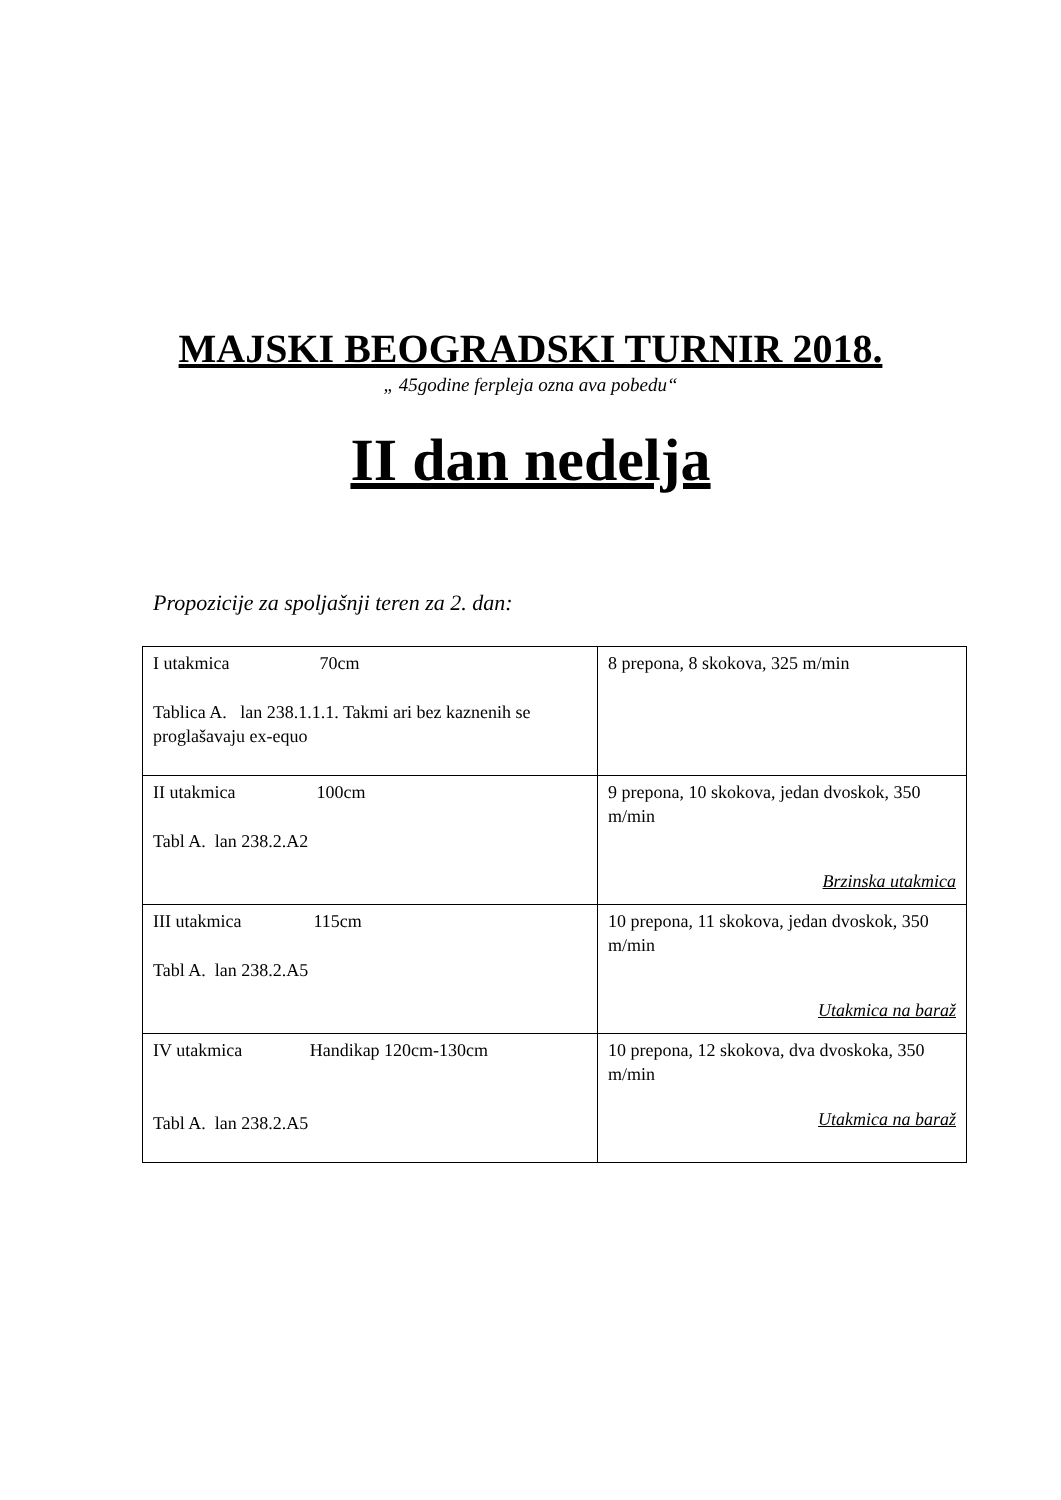MAJSKI BEOGRADSKI TURNIR 2018.
„ 45godine ferpleja ozna ava pobedu“
II dan nedelja
Propozicije za spoljašnji teren za 2. dan:
| I utakmica 70cm Tablica A. lan 238.1.1.1. Takmi ari bez kaznenih se proglašavaju ex-equo | 8 prepona, 8 skokova, 325 m/min |
| II utakmica 100cm Tabl A. lan 238.2.A2 | 9 prepona, 10 skokova, jedan dvoskok, 350 m/min Brzinska utakmica |
| III utakmica 115cm Tabl A. lan 238.2.A5 | 10 prepona, 11 skokova, jedan dvoskok, 350 m/min Utakmica na baraž |
| IV utakmica Handikap 120cm-130cm Tabl A. lan 238.2.A5 | 10 prepona, 12 skokova, dva dvoskoka, 350 m/min Utakmica na baraž |